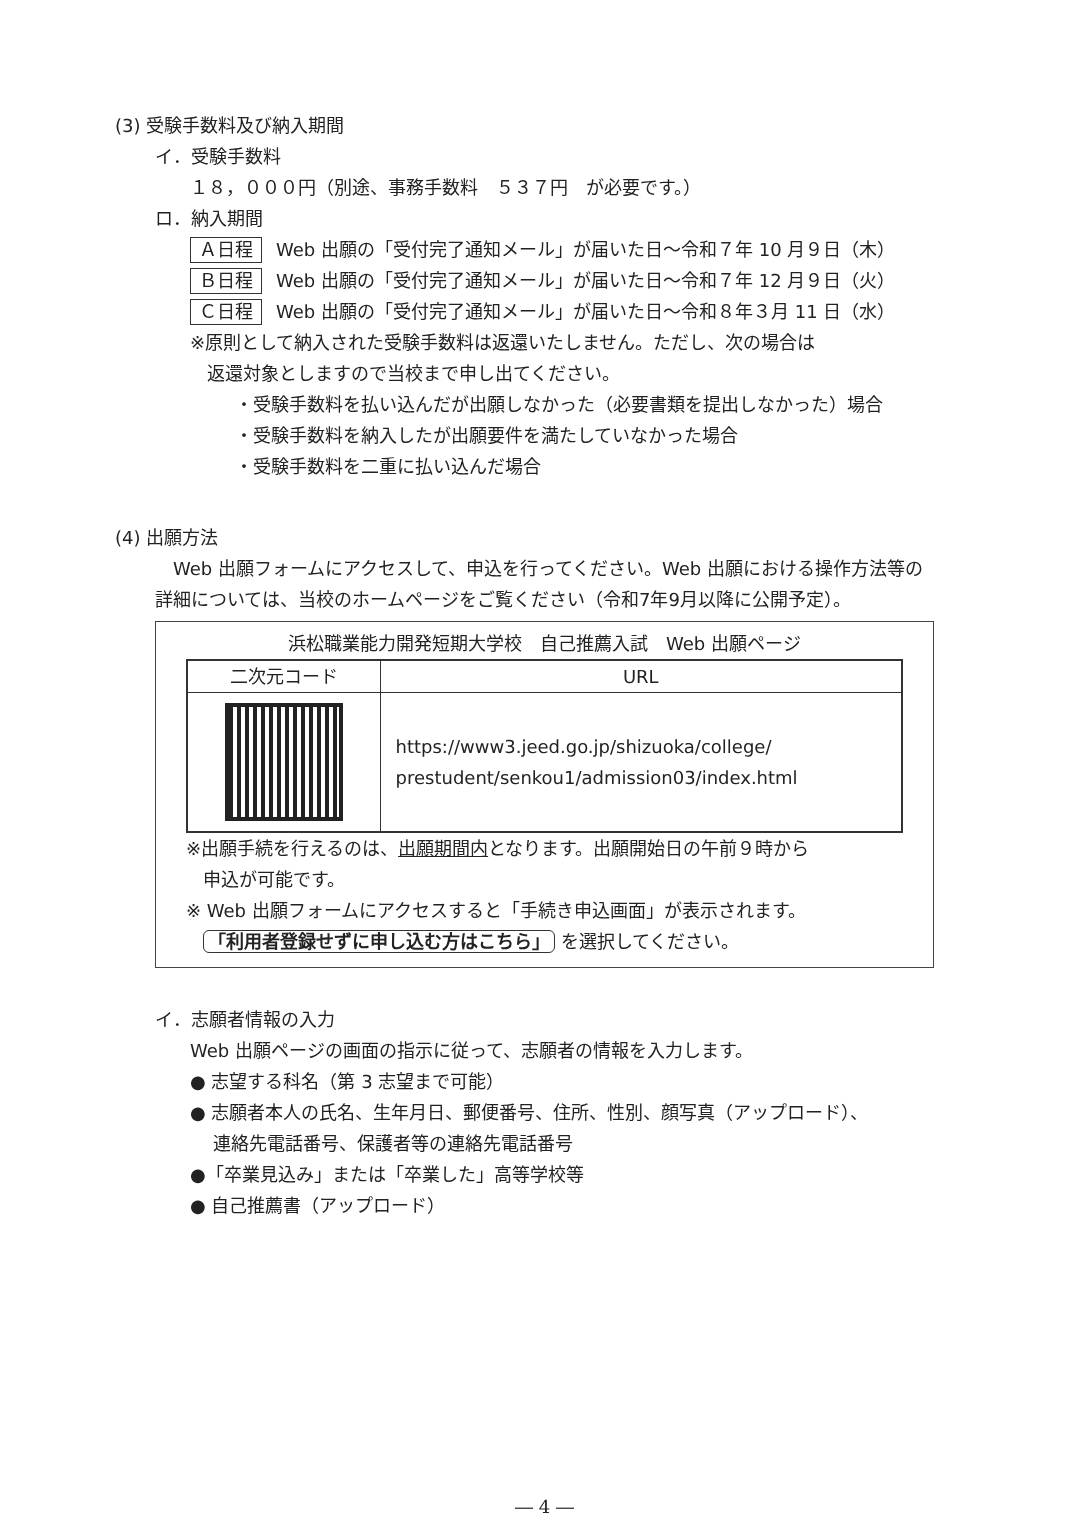(3) 受験手数料及び納入期間
イ．受験手数料
１８，０００円（別途、事務手数料　５３７円　が必要です。）
ロ．納入期間
Ａ日程 Web 出願の「受付完了通知メール」が届いた日～令和７年 10 月９日（木）
Ｂ日程 Web 出願の「受付完了通知メール」が届いた日～令和７年 12 月９日（火）
Ｃ日程 Web 出願の「受付完了通知メール」が届いた日～令和８年３月 11 日（水）
※原則として納入された受験手数料は返還いたしません。ただし、次の場合は
返還対象としますので当校まで申し出てください。
・受験手数料を払い込んだが出願しなかった（必要書類を提出しなかった）場合
・受験手数料を納入したが出願要件を満たしていなかった場合
・受験手数料を二重に払い込んだ場合
(4) 出願方法
　Web 出願フォームにアクセスして、申込を行ってください。Web 出願における操作方法等の詳細については、当校のホームページをご覧ください（令和7年9月以降に公開予定）。
浜松職業能力開発短期大学校　自己推薦入試　Web 出願ページ
| 二次元コード | URL |
| --- | --- |
| | https://www3.jeed.go.jp/shizuoka/college/ prestudent/senkou1/admission03/index.html |
※出願手続を行えるのは、出願期間内となります。出願開始日の午前９時から
申込が可能です。
※ Web 出願フォームにアクセスすると「手続き申込画面」が表示されます。
「利用者登録せずに申し込む方はこちら」 を選択してください。
イ．志願者情報の入力
Web 出願ページの画面の指示に従って、志願者の情報を入力します。
● 志望する科名（第 3 志望まで可能）
● 志願者本人の氏名、生年月日、郵便番号、住所、性別、顔写真（アップロード）、
連絡先電話番号、保護者等の連絡先電話番号
●「卒業見込み」または「卒業した」高等学校等
● 自己推薦書（アップロード）
― 4 ―